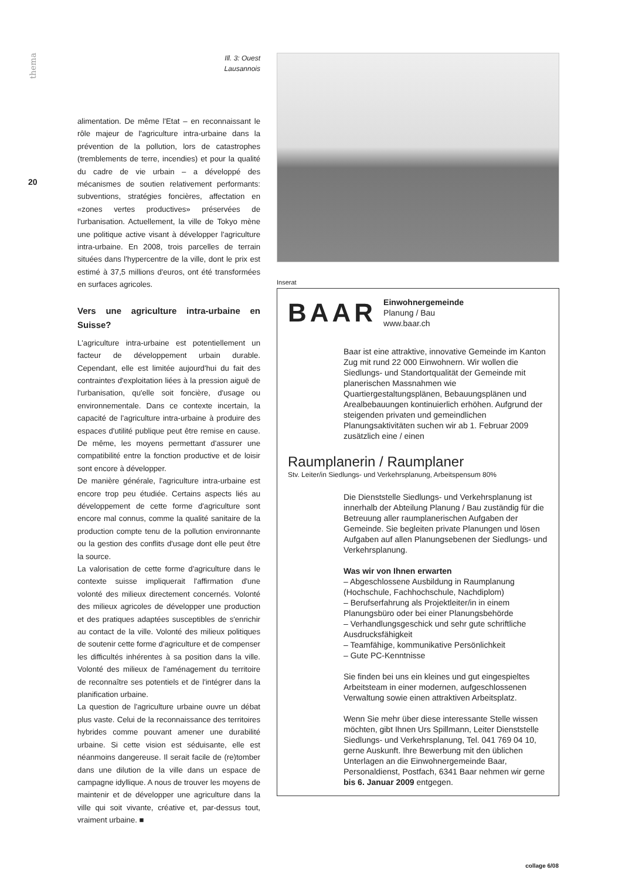thema
20
Ill. 3: Ouest
Lausannois
alimentation. De même l'Etat – en reconnaissant le rôle majeur de l'agriculture intra-urbaine dans la prévention de la pollution, lors de catastrophes (tremblements de terre, incendies) et pour la qualité du cadre de vie urbain – a développé des mécanismes de soutien relativement performants: subventions, stratégies foncières, affectation en «zones vertes productives» préservées de l'urbanisation. Actuellement, la ville de Tokyo mène une politique active visant à développer l'agriculture intra-urbaine. En 2008, trois parcelles de terrain situées dans l'hypercentre de la ville, dont le prix est estimé à 37,5 millions d'euros, ont été transformées en surfaces agricoles.
Vers une agriculture intra-urbaine en Suisse?
L'agriculture intra-urbaine est potentiellement un facteur de développement urbain durable. Cependant, elle est limitée aujourd'hui du fait des contraintes d'exploitation liées à la pression aiguë de l'urbanisation, qu'elle soit foncière, d'usage ou environnementale. Dans ce contexte incertain, la capacité de l'agriculture intra-urbaine à produire des espaces d'utilité publique peut être remise en cause. De même, les moyens permettant d'assurer une compatibilité entre la fonction productive et de loisir sont encore à développer.
De manière générale, l'agriculture intra-urbaine est encore trop peu étudiée. Certains aspects liés au développement de cette forme d'agriculture sont encore mal connus, comme la qualité sanitaire de la production compte tenu de la pollution environnante ou la gestion des conflits d'usage dont elle peut être la source.
La valorisation de cette forme d'agriculture dans le contexte suisse impliquerait l'affirmation d'une volonté des milieux directement concernés. Volonté des milieux agricoles de développer une production et des pratiques adaptées susceptibles de s'enrichir au contact de la ville. Volonté des milieux politiques de soutenir cette forme d'agriculture et de compenser les difficultés inhérentes à sa position dans la ville. Volonté des milieux de l'aménagement du territoire de reconnaître ses potentiels et de l'intégrer dans la planification urbaine.
La question de l'agriculture urbaine ouvre un débat plus vaste. Celui de la reconnaissance des territoires hybrides comme pouvant amener une durabilité urbaine. Si cette vision est séduisante, elle est néanmoins dangereuse. Il serait facile de (re)tomber dans une dilution de la ville dans un espace de campagne idyllique. A nous de trouver les moyens de maintenir et de développer une agriculture dans la ville qui soit vivante, créative et, par-dessus tout, vraiment urbaine. ■
Inserat
BAAR Einwohnergemeinde
Planung / Bau
www.baar.ch
Baar ist eine attraktive, innovative Gemeinde im Kanton Zug mit rund 22 000 Einwohnern. Wir wollen die Siedlungs- und Standortqualität der Gemeinde mit planerischen Massnahmen wie Quartiergestaltungsplänen, Bebauungsplänen und Arealbebauungen kontinuierlich erhöhen. Aufgrund der steigenden privaten und gemeindlichen Planungsaktivitäten suchen wir ab 1. Februar 2009 zusätzlich eine / einen
Raumplanerin / Raumplaner
Stv. Leiter/in Siedlungs- und Verkehrsplanung, Arbeitspensum 80%
Die Dienststelle Siedlungs- und Verkehrsplanung ist innerhalb der Abteilung Planung / Bau zuständig für die Betreuung aller raumplanerischen Aufgaben der Gemeinde. Sie begleiten private Planungen und lösen Aufgaben auf allen Planungsebenen der Siedlungs- und Verkehrsplanung.
Was wir von Ihnen erwarten
– Abgeschlossene Ausbildung in Raumplanung (Hochschule, Fachhochschule, Nachdiplom)
– Berufserfahrung als Projektleiter/in in einem Planungsbüro oder bei einer Planungsbehörde
– Verhandlungsgeschick und sehr gute schriftliche Ausdrucksfähigkeit
– Teamfähige, kommunikative Persönlichkeit
– Gute PC-Kenntnisse
Sie finden bei uns ein kleines und gut eingespieltes Arbeitsteam in einer modernen, aufgeschlossenen Verwaltung sowie einen attraktiven Arbeitsplatz.
Wenn Sie mehr über diese interessante Stelle wissen möchten, gibt Ihnen Urs Spillmann, Leiter Dienststelle Siedlungs- und Verkehrsplanung, Tel. 041 769 04 10, gerne Auskunft. Ihre Bewerbung mit den üblichen Unterlagen an die Einwohnergemeinde Baar, Personaldienst, Postfach, 6341 Baar nehmen wir gerne bis 6. Januar 2009 entgegen.
collage 6/08